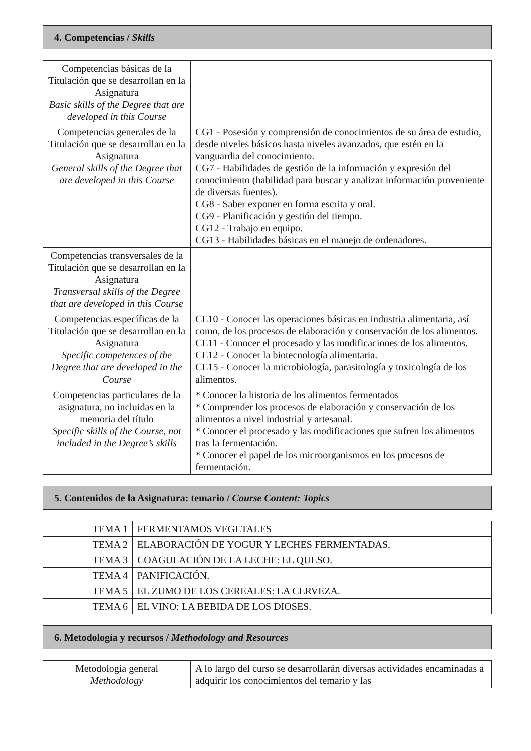4. Competencias / Skills
| Competencias básicas de la Titulación que se desarrollan en la Asignatura Basic skills of the Degree that are developed in this Course | |
| Competencias generales de la Titulación que se desarrollan en la Asignatura General skills of the Degree that are developed in this Course | CG1 - Posesión y comprensión de conocimientos de su área de estudio, desde niveles básicos hasta niveles avanzados, que estén en la vanguardia del conocimiento. CG7 - Habilidades de gestión de la información y expresión del conocimiento (habilidad para buscar y analizar información proveniente de diversas fuentes). CG8 - Saber exponer en forma escrita y oral. CG9 - Planificación y gestión del tiempo. CG12 - Trabajo en equipo. CG13 - Habilidades básicas en el manejo de ordenadores. |
| Competencias transversales de la Titulación que se desarrollan en la Asignatura Transversal skills of the Degree that are developed in this Course | |
| Competencias específicas de la Titulación que se desarrollan en la Asignatura Specific competences of the Degree that are developed in the Course | CE10 - Conocer las operaciones básicas en industria alimentaria, así como, de los procesos de elaboración y conservación de los alimentos. CE11 - Conocer el procesado y las modificaciones de los alimentos. CE12 - Conocer la biotecnología alimentaria. CE15 - Conocer la microbiología, parasitología y toxicología de los alimentos. |
| Competencias particulares de la asignatura, no incluidas en la memoria del título Specific skills of the Course, not included in the Degree’s skills | * Conocer la historia de los alimentos fermentados * Comprender los procesos de elaboración y conservación de los alimentos a nivel industrial y artesanal. * Conocer el procesado y las modificaciones que sufren los alimentos tras la fermentación. * Conocer el papel de los microorganismos en los procesos de fermentación. |
5. Contenidos de la Asignatura: temario / Course Content: Topics
| TEMA 1 | FERMENTAMOS VEGETALES |
| TEMA 2 | ELABORACIÓN DE YOGUR Y LECHES FERMENTADAS. |
| TEMA 3 | COAGULACIÓN DE LA LECHE: EL QUESO. |
| TEMA 4 | PANIFICACIÓN. |
| TEMA 5 | EL ZUMO DE LOS CEREALES: LA CERVEZA. |
| TEMA 6 | EL VINO: LA BEBIDA DE LOS DIOSES. |
6. Metodología y recursos / Methodology and Resources
| Metodología general Methodology | A lo largo del curso se desarrollarán diversas actividades encaminadas a adquirir los conocimientos del temario y las |